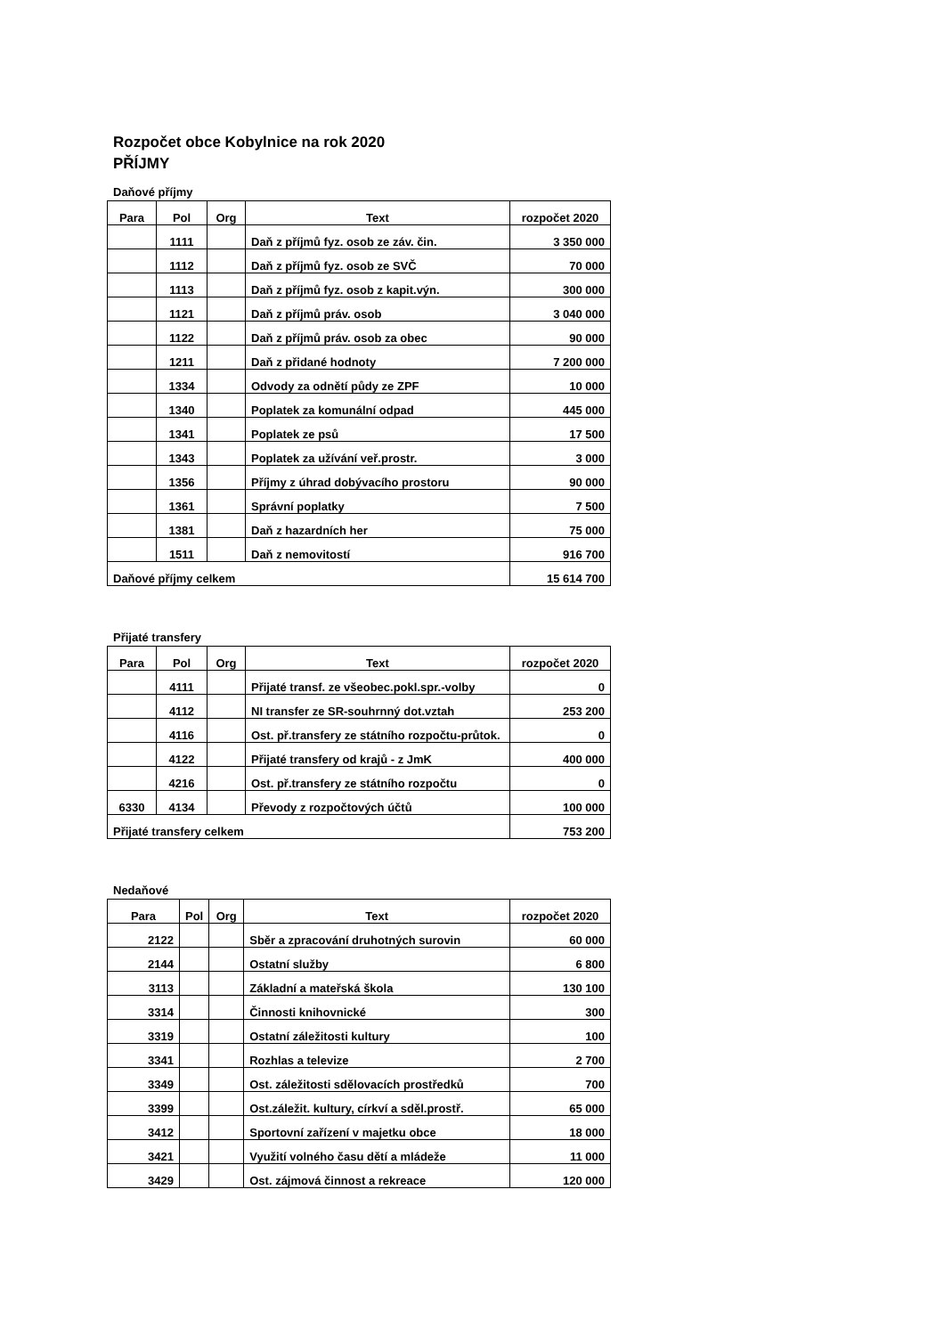Rozpočet obce Kobylnice na rok 2020
PŘÍJMY
Daňové příjmy
| Para | Pol | Org | Text | rozpočet 2020 |
| --- | --- | --- | --- | --- |
| | 1111 | | Daň z příjmů fyz. osob ze záv. čin. | 3 350 000 |
| | 1112 | | Daň z příjmů fyz. osob ze SVČ | 70 000 |
| | 1113 | | Daň z příjmů fyz. osob z kapit.výn. | 300 000 |
| | 1121 | | Daň z příjmů práv. osob | 3 040 000 |
| | 1122 | | Daň z příjmů práv. osob za obec | 90 000 |
| | 1211 | | Daň z přidané hodnoty | 7 200 000 |
| | 1334 | | Odvody za odnětí půdy ze ZPF | 10 000 |
| | 1340 | | Poplatek za komunální odpad | 445 000 |
| | 1341 | | Poplatek ze psů | 17 500 |
| | 1343 | | Poplatek za užívání veř.prostr. | 3 000 |
| | 1356 | | Příjmy z úhrad dobývacího prostoru | 90 000 |
| | 1361 | | Správní poplatky | 7 500 |
| | 1381 | | Daň z hazardních her | 75 000 |
| | 1511 | | Daň z nemovitostí | 916 700 |
| Daňové příjmy celkem | | | | 15 614 700 |
Přijaté transfery
| Para | Pol | Org | Text | rozpočet 2020 |
| --- | --- | --- | --- | --- |
| | 4111 | | Přijaté transf. ze všeobec.pokl.spr.-volby | 0 |
| | 4112 | | NI transfer ze SR-souhrnný dot.vztah | 253 200 |
| | 4116 | | Ost. př.transfery ze státního rozpočtu-průtok. | 0 |
| | 4122 | | Přijaté transfery od krajů - z JmK | 400 000 |
| | 4216 | | Ost. př.transfery ze státního rozpočtu | 0 |
| 6330 | 4134 | | Převody z rozpočtových účtů | 100 000 |
| Přijaté transfery celkem | | | | 753 200 |
Nedaňové
| Para | Pol | Org | Text | rozpočet 2020 |
| --- | --- | --- | --- | --- |
| 2122 | | | Sběr a zpracování druhotných surovin | 60 000 |
| 2144 | | | Ostatní služby | 6 800 |
| 3113 | | | Základní a mateřská škola | 130 100 |
| 3314 | | | Činnosti knihovnické | 300 |
| 3319 | | | Ostatní záležitosti kultury | 100 |
| 3341 | | | Rozhlas a televize | 2 700 |
| 3349 | | | Ost. záležitosti sdělovacích prostředků | 700 |
| 3399 | | | Ost.záležit. kultury, církví a sděl.prostř. | 65 000 |
| 3412 | | | Sportovní zařízení v majetku obce | 18 000 |
| 3421 | | | Využití volného času dětí a mládeže | 11 000 |
| 3429 | | | Ost. zájmová činnost a rekreace | 120 000 |